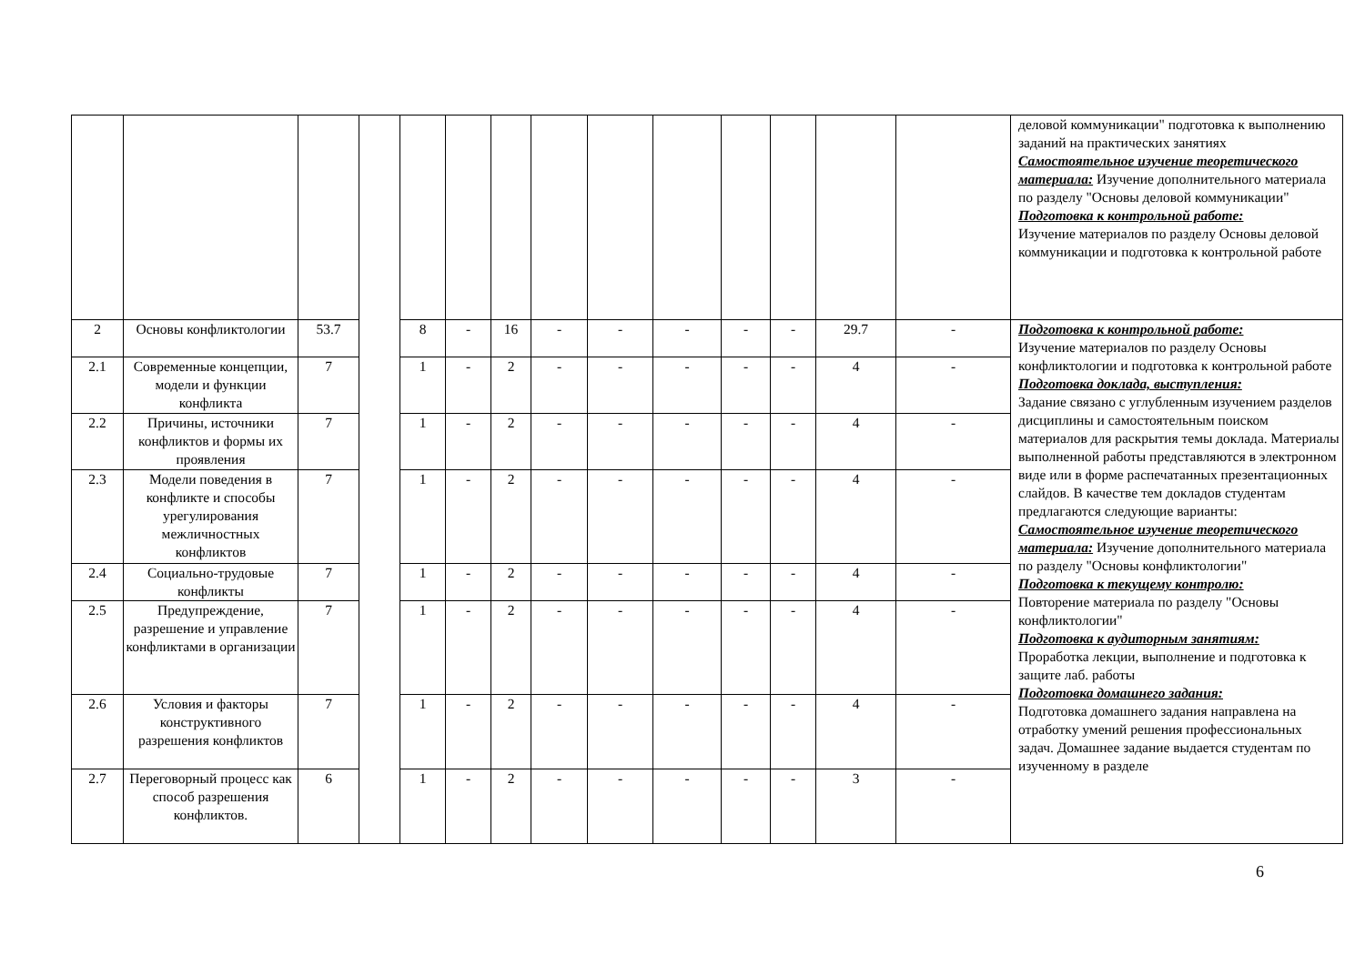| | | | | | | | | | | | | | | деловой коммуникации" подготовка к выполнению заданий на практических занятиях Самостоятельное изучение теоретического материала: Изучение дополнительного материала по разделу "Основы деловой коммуникации" Подготовка к контрольной работе: Изучение материалов по разделу Основы деловой коммуникации и подготовка к контрольной работе |
| 2 | Основы конфликтологии | 53.7 | | 8 | - | 16 | - | - | - | - | - | 29.7 | - | Подготовка к контрольной работе: Изучение материалов по разделу Основы конфликтологии и подготовка к контрольной работе Подготовка доклада, выступления: Задание связано с углубленным изучением разделов дисциплины и самостоятельным поиском материалов для раскрытия темы доклада. Материалы выполненной работы представляются в электронном виде или в форме распечатанных презентационных слайдов. В качестве тем докладов студентам предлагаются следующие варианты: Самостоятельное изучение теоретического материала: Изучение дополнительного материала по разделу "Основы конфликтологии" Подготовка к текущему контролю: Повторение материала по разделу "Основы конфликтологии" Подготовка к аудиторным занятиям: Проработка лекции, выполнение и подготовка к защите лаб. работы Подготовка домашнего задания: Подготовка домашнего задания направлена на отработку умений решения профессиональных задач. Домашнее задание выдается студентам по изученному в разделе |
| 2.1 | Современные концепции, модели и функции конфликта | 7 | | 1 | - | 2 | - | - | - | - | - | 4 | - | |
| 2.2 | Причины, источники конфликтов и формы их проявления | 7 | | 1 | - | 2 | - | - | - | - | - | 4 | - | |
| 2.3 | Модели поведения в конфликте и способы урегулирования межличностных конфликтов | 7 | | 1 | - | 2 | - | - | - | - | - | 4 | - | |
| 2.4 | Социально-трудовые конфликты | 7 | | 1 | - | 2 | - | - | - | - | - | 4 | - | |
| 2.5 | Предупреждение, разрешение и управление конфликтами в организации | 7 | | 1 | - | 2 | - | - | - | - | - | 4 | - | |
| 2.6 | Условия и факторы конструктивного разрешения конфликтов | 7 | | 1 | - | 2 | - | - | - | - | - | 4 | - | |
| 2.7 | Переговорный процесс как способ разрешения конфликтов. | 6 | | 1 | - | 2 | - | - | - | - | - | 3 | - | |
6